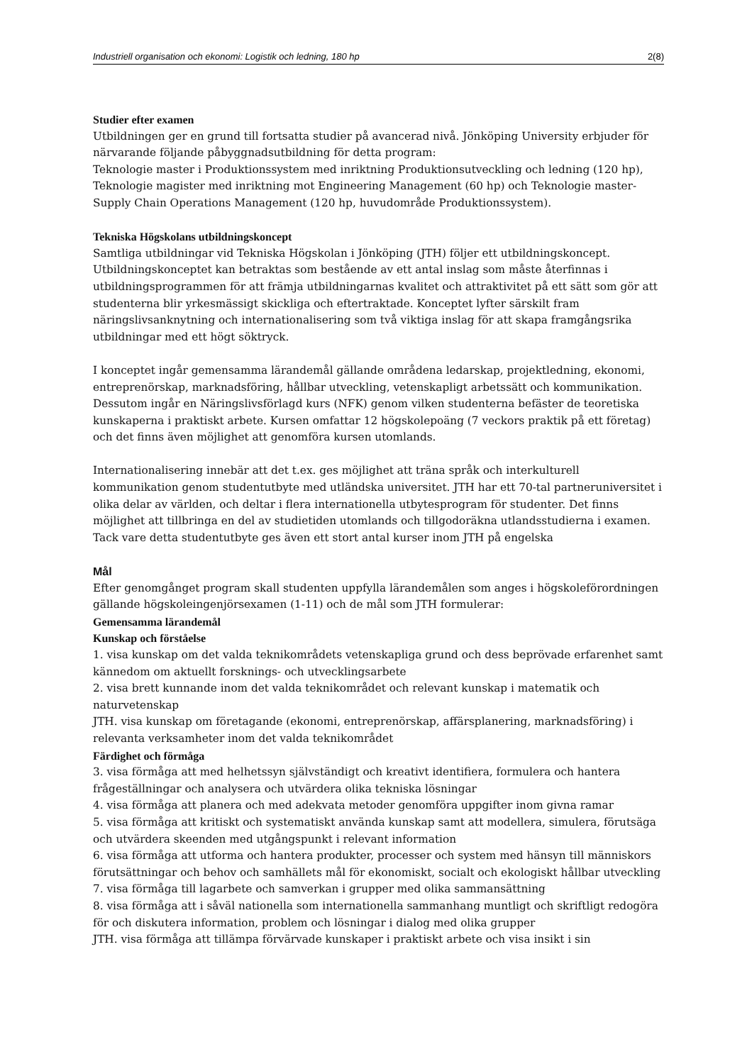Industriell organisation och ekonomi: Logistik och ledning, 180 hp 2(8)
Studier efter examen
Utbildningen ger en grund till fortsatta studier på avancerad nivå. Jönköping University erbjuder för närvarande följande påbyggnadsutbildning för detta program:
Teknologie master i Produktionssystem med inriktning Produktionsutveckling och ledning (120 hp), Teknologie magister med inriktning mot Engineering Management (60 hp) och Teknologie master- Supply Chain Operations Management (120 hp, huvudområde Produktionssystem).
Tekniska Högskolans utbildningskoncept
Samtliga utbildningar vid Tekniska Högskolan i Jönköping (JTH) följer ett utbildningskoncept. Utbildningskonceptet kan betraktas som bestående av ett antal inslag som måste återfinnas i utbildningsprogrammen för att främja utbildningarnas kvalitet och attraktivitet på ett sätt som gör att studenterna blir yrkesmässigt skickliga och eftertraktade. Konceptet lyfter särskilt fram näringslivsanknytning och internationalisering som två viktiga inslag för att skapa framgångsrika utbildningar med ett högt söktryck.
I konceptet ingår gemensamma lärandemål gällande områdena ledarskap, projektledning, ekonomi, entreprenörskap, marknadsföring, hållbar utveckling, vetenskapligt arbetssätt och kommunikation. Dessutom ingår en Näringslivsförlagd kurs (NFK) genom vilken studenterna befäster de teoretiska kunskaperna i praktiskt arbete. Kursen omfattar 12 högskolepoäng (7 veckors praktik på ett företag) och det finns även möjlighet att genomföra kursen utomlands.
Internationalisering innebär att det t.ex. ges möjlighet att träna språk och interkulturell kommunikation genom studentutbyte med utländska universitet. JTH har ett 70-tal partneruniversitet i olika delar av världen, och deltar i flera internationella utbytesprogram för studenter. Det finns möjlighet att tillbringa en del av studietiden utomlands och tillgodoräkna utlandsstudierna i examen. Tack vare detta studentutbyte ges även ett stort antal kurser inom JTH på engelska
Mål
Efter genomgånget program skall studenten uppfylla lärandemålen som anges i högskoleförordningen gällande högskoleingenjörsexamen (1-11) och de mål som JTH formulerar:
Gemensamma lärandemål
Kunskap och förståelse
1. visa kunskap om det valda teknikområdets vetenskapliga grund och dess beprövade erfarenhet samt kännedom om aktuellt forsknings- och utvecklingsarbete
2. visa brett kunnande inom det valda teknikområdet och relevant kunskap i matematik och naturvetenskap
JTH. visa kunskap om företagande (ekonomi, entreprenörskap, affärsplanering, marknadsföring) i relevanta verksamheter inom det valda teknikområdet
Färdighet och förmåga
3. visa förmåga att med helhetssyn självständigt och kreativt identifiera, formulera och hantera frågeställningar och analysera och utvärdera olika tekniska lösningar
4. visa förmåga att planera och med adekvata metoder genomföra uppgifter inom givna ramar
5. visa förmåga att kritiskt och systematiskt använda kunskap samt att modellera, simulera, förutsäga och utvärdera skeenden med utgångspunkt i relevant information
6. visa förmåga att utforma och hantera produkter, processer och system med hänsyn till människors förutsättningar och behov och samhällets mål för ekonomiskt, socialt och ekologiskt hållbar utveckling
7. visa förmåga till lagarbete och samverkan i grupper med olika sammansättning
8. visa förmåga att i såväl nationella som internationella sammanhang muntligt och skriftligt redogöra för och diskutera information, problem och lösningar i dialog med olika grupper
JTH. visa förmåga att tillämpa förvärvade kunskaper i praktiskt arbete och visa insikt i sin